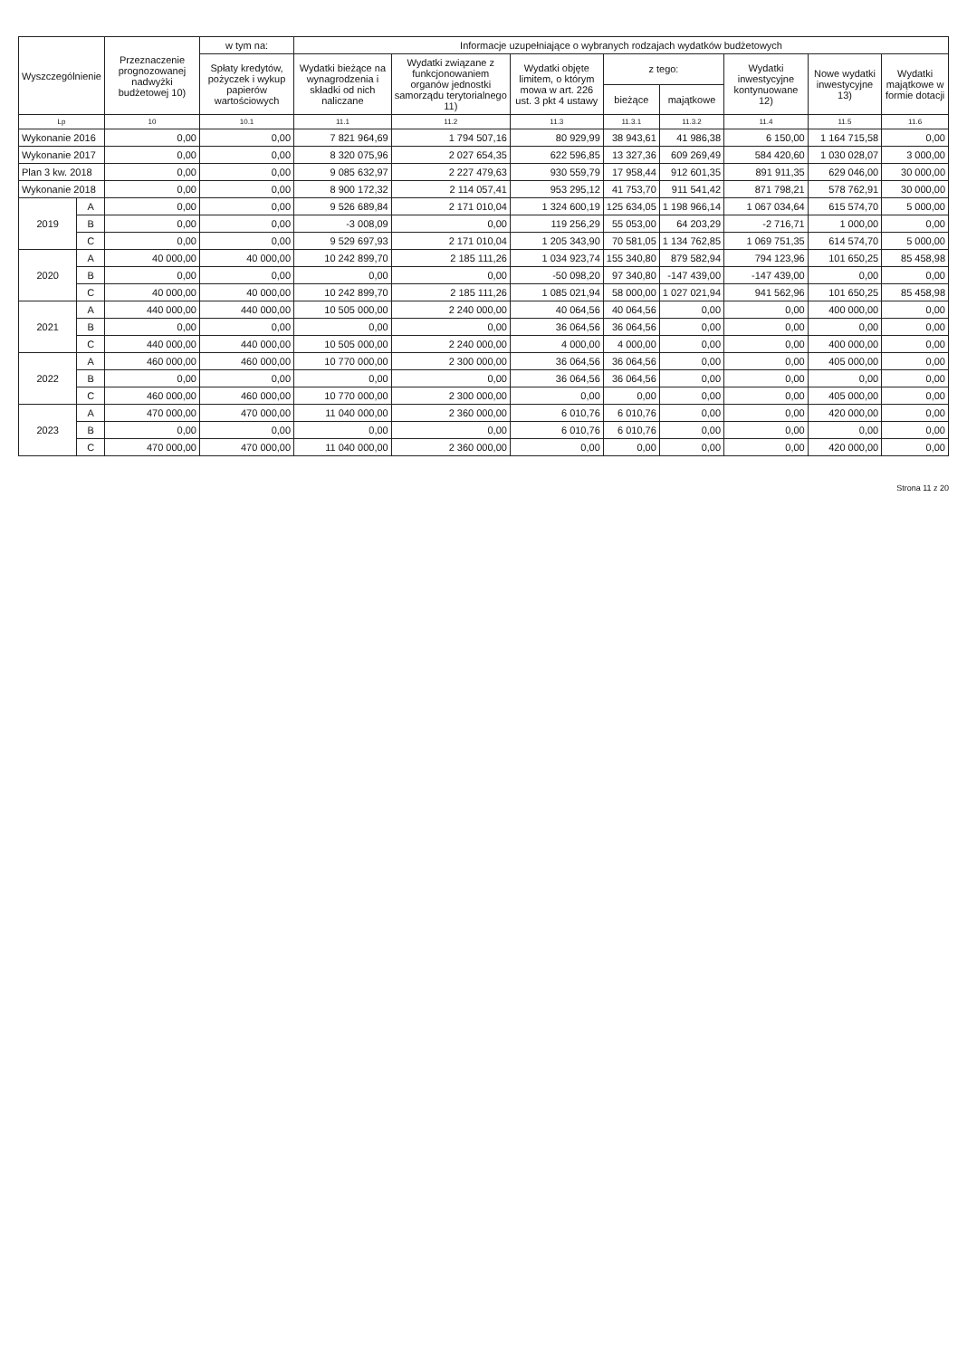| Wyszczególnienie | | Przeznaczenie prognozowanej nadwyżki budżetowej 10) | w tym na: | Informacje uzupełniające o wybranych rodzajach wydatków budżetowych | | | | | | | |
| --- | --- | --- | --- | --- | --- | --- | --- | --- | --- | --- | --- |
| | | | Spłaty kredytów, pożyczek i wykup papierów wartościowych | Wydatki bieżące na wynagrodzenia i składki od nich naliczane | Wydatki związane z funkcjonowaniem organów jednostki samorządu terytorialnego 11) | Wydatki objęte limitem, o którym mowa w art. 226 ust. 3 pkt 4 ustawy | z tego: | | Wydatki inwestycyjne kontynuowane 12) | Nowe wydatki inwestycyjne 13) | Wydatki majątkowe w formie dotacji |
| | | | | | | | bieżące | majątkowe | | | |
| Lp | | 10 | 10.1 | 11.1 | 11.2 | 11.3 | 11.3.1 | 11.3.2 | 11.4 | 11.5 | 11.6 |
| Wykonanie 2016 | | 0,00 | 0,00 | 7 821 964,69 | 1 794 507,16 | 80 929,99 | 38 943,61 | 41 986,38 | 6 150,00 | 1 164 715,58 | 0,00 |
| Wykonanie 2017 | | 0,00 | 0,00 | 8 320 075,96 | 2 027 654,35 | 622 596,85 | 13 327,36 | 609 269,49 | 584 420,60 | 1 030 028,07 | 3 000,00 |
| Plan 3 kw. 2018 | | 0,00 | 0,00 | 9 085 632,97 | 2 227 479,63 | 930 559,79 | 17 958,44 | 912 601,35 | 891 911,35 | 629 046,00 | 30 000,00 |
| Wykonanie 2018 | | 0,00 | 0,00 | 8 900 172,32 | 2 114 057,41 | 953 295,12 | 41 753,70 | 911 541,42 | 871 798,21 | 578 762,91 | 30 000,00 |
| 2019 | A | 0,00 | 0,00 | 9 526 689,84 | 2 171 010,04 | 1 324 600,19 | 125 634,05 | 1 198 966,14 | 1 067 034,64 | 615 574,70 | 5 000,00 |
| | B | 0,00 | 0,00 | -3 008,09 | 0,00 | 119 256,29 | 55 053,00 | 64 203,29 | -2 716,71 | 1 000,00 | 0,00 |
| | C | 0,00 | 0,00 | 9 529 697,93 | 2 171 010,04 | 1 205 343,90 | 70 581,05 | 1 134 762,85 | 1 069 751,35 | 614 574,70 | 5 000,00 |
| 2020 | A | 40 000,00 | 40 000,00 | 10 242 899,70 | 2 185 111,26 | 1 034 923,74 | 155 340,80 | 879 582,94 | 794 123,96 | 101 650,25 | 85 458,98 |
| | B | 0,00 | 0,00 | 0,00 | 0,00 | -50 098,20 | 97 340,80 | -147 439,00 | -147 439,00 | 0,00 | 0,00 |
| | C | 40 000,00 | 40 000,00 | 10 242 899,70 | 2 185 111,26 | 1 085 021,94 | 58 000,00 | 1 027 021,94 | 941 562,96 | 101 650,25 | 85 458,98 |
| 2021 | A | 440 000,00 | 440 000,00 | 10 505 000,00 | 2 240 000,00 | 40 064,56 | 40 064,56 | 0,00 | 0,00 | 400 000,00 | 0,00 |
| | B | 0,00 | 0,00 | 0,00 | 0,00 | 36 064,56 | 36 064,56 | 0,00 | 0,00 | 0,00 | 0,00 |
| | C | 440 000,00 | 440 000,00 | 10 505 000,00 | 2 240 000,00 | 4 000,00 | 4 000,00 | 0,00 | 0,00 | 400 000,00 | 0,00 |
| 2022 | A | 460 000,00 | 460 000,00 | 10 770 000,00 | 2 300 000,00 | 36 064,56 | 36 064,56 | 0,00 | 0,00 | 405 000,00 | 0,00 |
| | B | 0,00 | 0,00 | 0,00 | 0,00 | 36 064,56 | 36 064,56 | 0,00 | 0,00 | 0,00 | 0,00 |
| | C | 460 000,00 | 460 000,00 | 10 770 000,00 | 2 300 000,00 | 0,00 | 0,00 | 0,00 | 0,00 | 405 000,00 | 0,00 |
| 2023 | A | 470 000,00 | 470 000,00 | 11 040 000,00 | 2 360 000,00 | 6 010,76 | 6 010,76 | 0,00 | 0,00 | 420 000,00 | 0,00 |
| | B | 0,00 | 0,00 | 0,00 | 0,00 | 6 010,76 | 6 010,76 | 0,00 | 0,00 | 0,00 | 0,00 |
| | C | 470 000,00 | 470 000,00 | 11 040 000,00 | 2 360 000,00 | 0,00 | 0,00 | 0,00 | 0,00 | 420 000,00 | 0,00 |
Strona 11 z 20